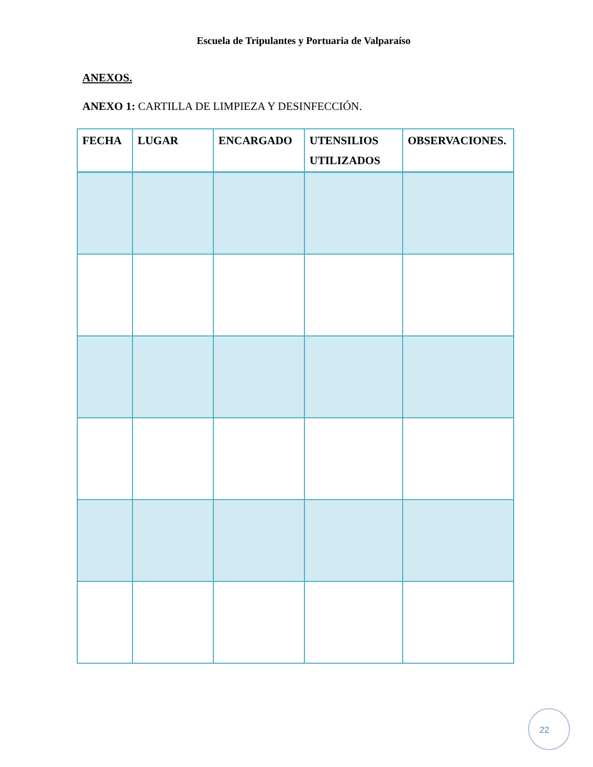Escuela de Tripulantes y Portuaria de Valparaíso
ANEXOS.
ANEXO 1: CARTILLA DE LIMPIEZA Y DESINFECCIÓN.
| FECHA | LUGAR | ENCARGADO | UTENSILIOS UTILIZADOS | OBSERVACIONES. |
| --- | --- | --- | --- | --- |
22